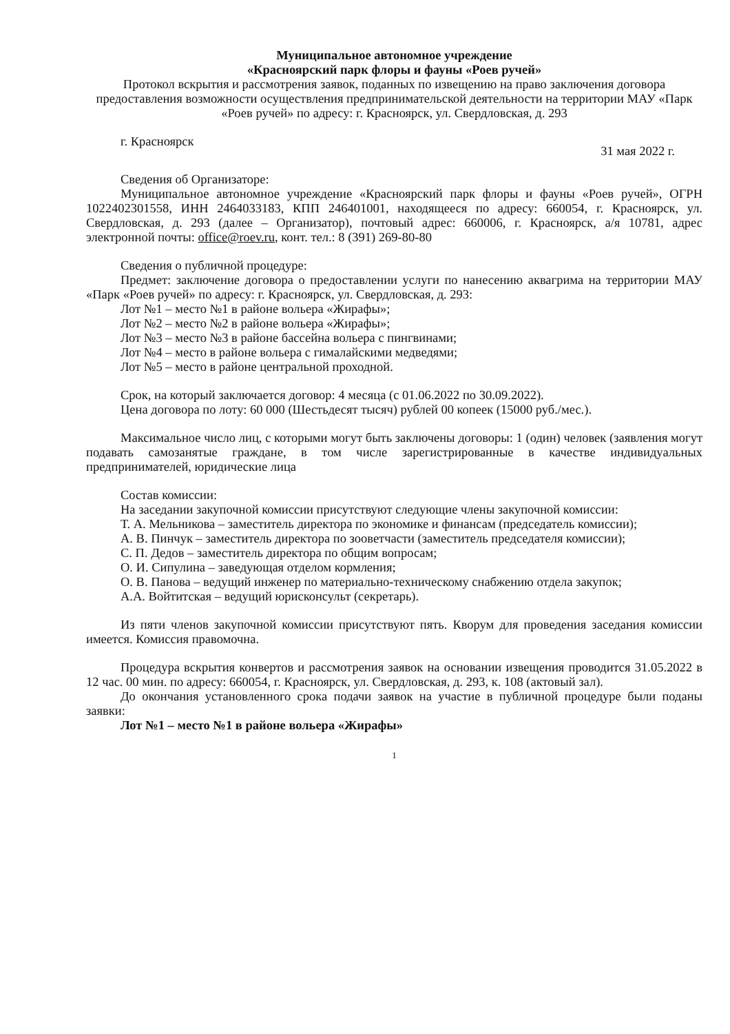Муниципальное автономное учреждение
«Красноярский парк флоры и фауны «Роев ручей»
Протокол вскрытия и рассмотрения заявок, поданных по извещению на право заключения договора предоставления возможности осуществления предпринимательской деятельности на территории МАУ «Парк «Роев ручей» по адресу: г. Красноярск, ул. Свердловская, д. 293
г. Красноярск 31 мая 2022 г.
Сведения об Организаторе:
Муниципальное автономное учреждение «Красноярский парк флоры и фауны «Роев ручей», ОГРН 1022402301558, ИНН 2464033183, КПП 246401001, находящееся по адресу: 660054, г. Красноярск, ул. Свердловская, д. 293 (далее – Организатор), почтовый адрес: 660006, г. Красноярск, а/я 10781, адрес электронной почты: office@roev.ru, конт. тел.: 8 (391) 269-80-80
Сведения о публичной процедуре:
Предмет: заключение договора о предоставлении услуги по нанесению аквагрима на территории МАУ «Парк «Роев ручей» по адресу: г. Красноярск, ул. Свердловская, д. 293:
Лот №1 – место №1 в районе вольера «Жирафы»;
Лот №2 – место №2 в районе вольера «Жирафы»;
Лот №3 – место №3 в районе бассейна вольера с пингвинами;
Лот №4 – место в районе вольера с гималайскими медведями;
Лот №5 – место в районе центральной проходной.
Срок, на который заключается договор: 4 месяца (с 01.06.2022 по 30.09.2022).
Цена договора по лоту: 60 000 (Шестьдесят тысяч) рублей 00 копеек (15000 руб./мес.).
Максимальное число лиц, с которыми могут быть заключены договоры: 1 (один) человек (заявления могут подавать самозанятые граждане, в том числе зарегистрированные в качестве индивидуальных предпринимателей, юридические лица
Состав комиссии:
На заседании закупочной комиссии присутствуют следующие члены закупочной комиссии:
Т. А. Мельникова – заместитель директора по экономике и финансам (председатель комиссии);
А. В. Пинчук – заместитель директора по зооветчасти (заместитель председателя комиссии);
С. П. Дедов – заместитель директора по общим вопросам;
О. И. Сипулина – заведующая отделом кормления;
О. В. Панова – ведущий инженер по материально-техническому снабжению отдела закупок;
А.А. Войтитская – ведущий юрисконсульт (секретарь).
Из пяти членов закупочной комиссии присутствуют пять. Кворум для проведения заседания комиссии имеется. Комиссия правомочна.
Процедура вскрытия конвертов и рассмотрения заявок на основании извещения проводится 31.05.2022 в 12 час. 00 мин. по адресу: 660054, г. Красноярск, ул. Свердловская, д. 293, к. 108 (актовый зал).
До окончания установленного срока подачи заявок на участие в публичной процедуре были поданы заявки:
Лот №1 – место №1 в районе вольера «Жирафы»
1